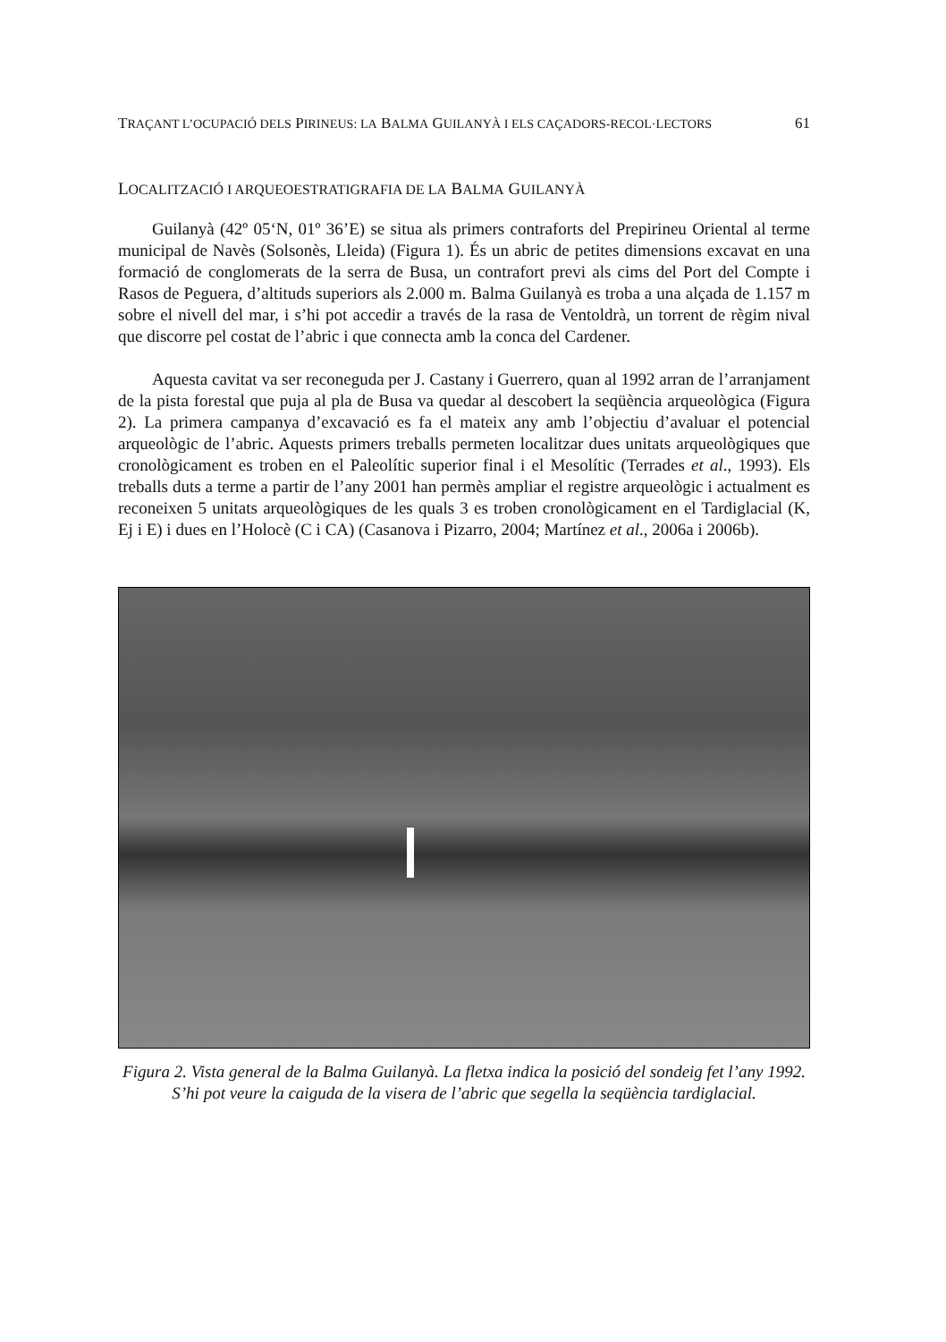TRAÇANT L’OCUPACIÓ DELS PIRINEUS: LA BALMA GUILANYÀ I ELS CAÇADORS-RECOL·LECTORS 61
LOCALITZACIÓ I ARQUEOESTRATIGRAFIA DE LA BALMA GUILANYÀ
Guilanyà (42º 05‘N, 01º 36’E) se situa als primers contraforts del Prepirineu Oriental al terme municipal de Navès (Solsonès, Lleida) (Figura 1). És un abric de petites dimensions excavat en una formació de conglomerats de la serra de Busa, un contrafort previ als cims del Port del Compte i Rasos de Peguera, d’altituds superiors als 2.000 m. Balma Guilanyà es troba a una alçada de 1.157 m sobre el nivell del mar, i s’hi pot accedir a través de la rasa de Ventoldrà, un torrent de règim nival que discorre pel costat de l’abric i que connecta amb la conca del Cardener.
Aquesta cavitat va ser reconeguda per J. Castany i Guerrero, quan al 1992 arran de l’arranjament de la pista forestal que puja al pla de Busa va quedar al descobert la seqüència arqueològica (Figura 2). La primera campanya d’excavació es fa el mateix any amb l’objectiu d’avaluar el potencial arqueològic de l’abric. Aquests primers treballs permeten localitzar dues unitats arqueològiques que cronològicament es troben en el Paleolític superior final i el Mesolític (Terrades et al., 1993). Els treballs duts a terme a partir de l’any 2001 han permès ampliar el registre arqueològic i actualment es reconeixen 5 unitats arqueològiques de les quals 3 es troben cronològicament en el Tardiglacial (K, Ej i E) i dues en l’Holocè (C i CA) (Casanova i Pizarro, 2004; Martínez et al., 2006a i 2006b).
Figura 2. Vista general de la Balma Guilanyà. La fletxa indica la posició del sondeig fet l’any 1992. S’hi pot veure la caiguda de la visera de l’abric que segella la seqüència tardiglacial.